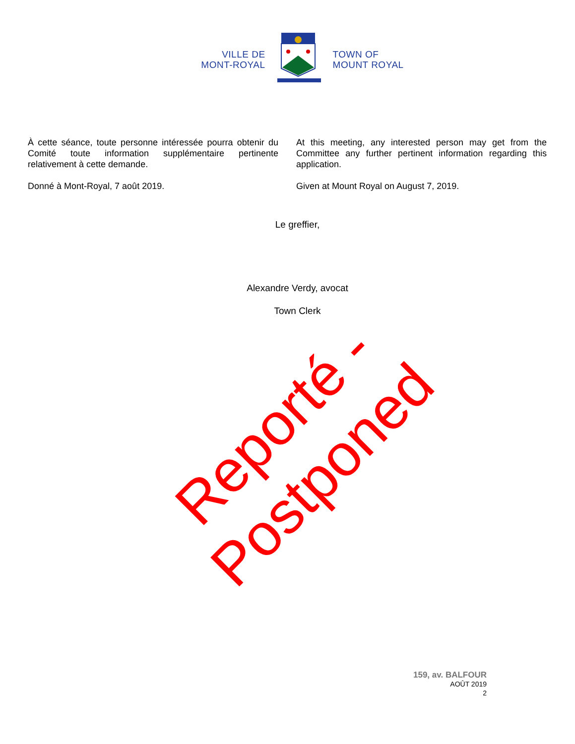VILLE DE
MONT-ROYAL
TOWN OF
MOUNT ROYAL
À cette séance, toute personne intéressée pourra obtenir du Comité toute information supplémentaire pertinente relativement à cette demande.
Donné à Mont-Royal, 7 août 2019.
At this meeting, any interested person may get from the Committee any further pertinent information regarding this application.
Given at Mount Royal on August 7, 2019.
Le greffier,
Alexandre Verdy, avocat
Town Clerk
Reporté - Postponed
159, av. BALFOUR
AOÛT 2019
2